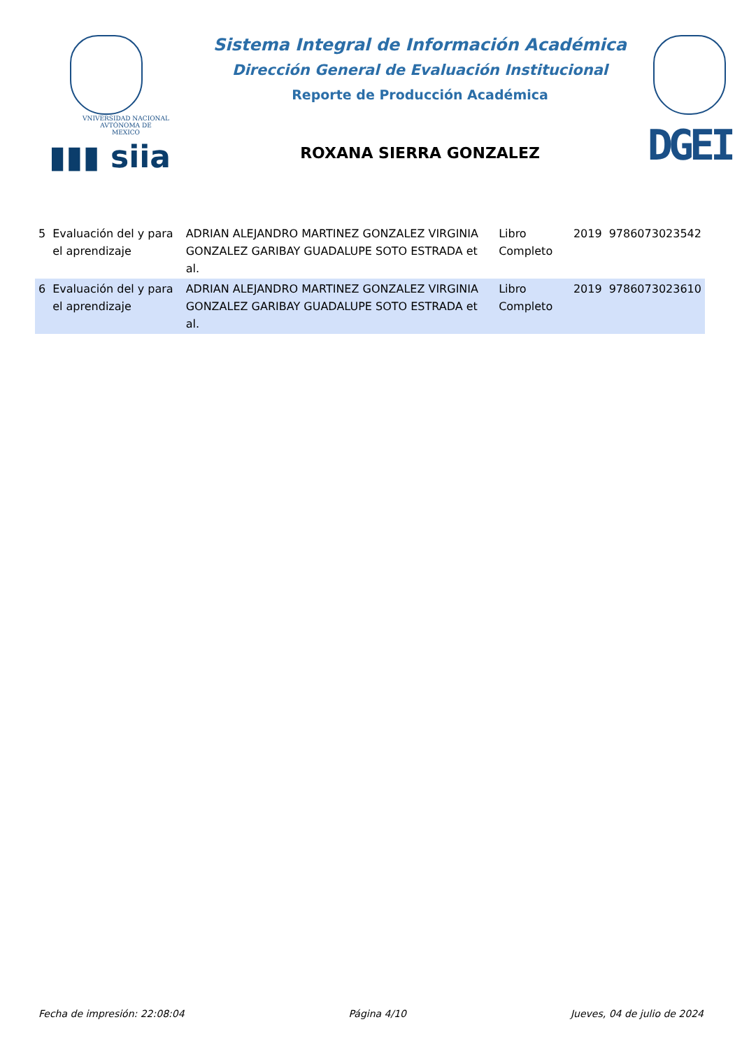VNIVERSIDAD NACIONAL
AVTÓNOMA DE
MEXICO
▮▮▮ siia
Sistema Integral de Información Académica
Dirección General de Evaluación Institucional
Reporte de Producción Académica
ROXANA SIERRA GONZALEZ
DGEI
| 5 | Evaluación del y para el aprendizaje | ADRIAN ALEJANDRO MARTINEZ GONZALEZ VIRGINIA GONZALEZ GARIBAY GUADALUPE SOTO ESTRADA et al. | Libro Completo | 2019 | 9786073023542 |
| 6 | Evaluación del y para el aprendizaje | ADRIAN ALEJANDRO MARTINEZ GONZALEZ VIRGINIA GONZALEZ GARIBAY GUADALUPE SOTO ESTRADA et al. | Libro Completo | 2019 | 9786073023610 |
Fecha de impresión: 22:08:04 Página 4/10 Jueves, 04 de julio de 2024